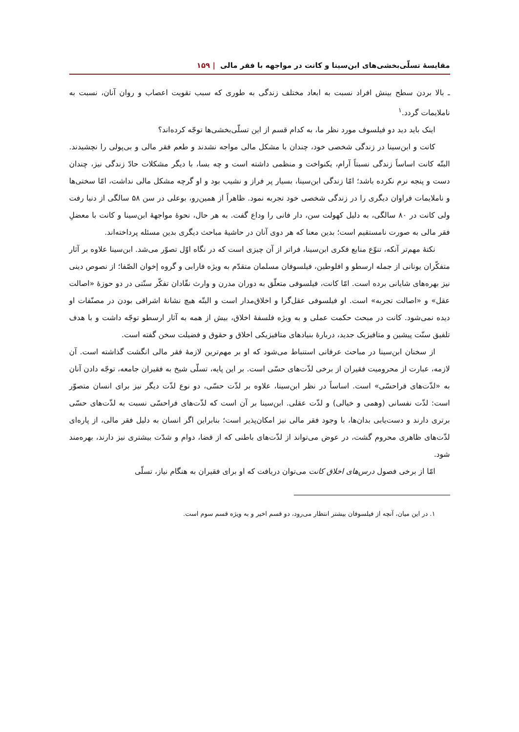مقایسهٔ تسلّی‌بخشی‌های ابن‌سینا و کانت در مواجهه با فقر مالی | ۱۵۹
ـ بالا بردن سطح بینش افراد نسبت به ابعاد مختلف زندگی به طوری که سبب تقویت اعصاب و روان آنان، نسبت به ناملایمات گردد.<sup>۱</sup>
اینک باید دید دو فیلسوف مورد نظر ما، به کدام قسم از این تسلّی‌بخشی‌ها توجّه کرده‌اند؟
کانت و ابن‌سینا در زندگی شخصی خود، چندان با مشکل مالی مواجه نشدند و طعم فقر مالی و بی‌پولی را نچشیدند. البتّه کانت اساساً زندگی نسبتاً آرام، یکنواخت و منظمی داشته است و چه بسا، با دیگر مشکلات حادّ زندگی نیز، چندان دست و پنجه نرم نکرده باشد؛ امّا زندگی ابن‌سینا، بسیار پر فراز و نشیب بود و او گرچه مشکل مالی نداشت، امّا سختی‌ها و ناملایمات فراوان دیگری را در زندگی شخصی خود تجربه نمود. ظاهراً از همین‌رو، بوعلی در سن ۵۸ سالگی از دنیا رفت ولی کانت در ۸۰ سالگی، به دلیل کهولت سن، دار فانی را وداع گفت. به هر حال، نحوهٔ مواجههٔ ابن‌سینا و کانت با معضلِ فقر مالی به صورت نامستقیم است؛ بدین معنا که هر دوی آنان در حاشیهٔ مباحث دیگری بدین مسئله پرداخته‌اند.
نکتهٔ مهم‌تر آنکه، تنوّع منابع فکری ابن‌سینا، فراتر از آن چیزی است که در نگاه اوّل تصوّر می‌شد. ابن‌سینا علاوه بر آثار متفکّران یونانی از جمله ارسطو و افلوطین، فیلسوفان مسلمان متقدّم به ویژه فارابی و گروه إخوان الصّفا؛ از نصوص دینی نیز بهره‌های شایانی برده است. امّا کانت، فیلسوفی متعلّق به دوران مدرن و وارث نقّادان تفکّر سنّتی در دو حوزهٔ «اصالت عقل» و «اصالت تجربه» است. او فیلسوفی عقل‌گرا و اخلاق‌مدار است و البتّه هیچ نشانهٔ اشراقی بودن در مصنّفات او دیده نمی‌شود. کانت در مبحث حکمت عملی و به ویژه فلسفهٔ اخلاق، بیش از همه به آثار ارسطو توجّه داشت و با هدف تلفیق سنّت پیشین و متافیزیک جدید، دربارهٔ بنیادهای متافیزیکی اخلاق و حقوق و فضیلت سخن گفته است.
از سخنان ابن‌سینا در مباحث عرفانی استنباط می‌شود که او بر مهم‌ترین لازمهٔ فقر مالی انگشت گذاشته است. آن لازمه، عبارت از محرومیت فقیران از برخی لذّت‌های حسّی است. بر این پایه، تسلّی شیخ به فقیران جامعه، توجّه دادن آنان به «لذّت‌های فراحسّی» است. اساساً در نظر ابن‌سینا، علاوه بر لذّت حسّی، دو نوع لذّت دیگر نیز برای انسان متصوّر است: لذّت نفسانی (وهمی و خیالی) و لذّت عقلی. ابن‌سینا بر آن است که لذّت‌های فراحسّی نسبت به لذّت‌های حسّی برتری دارند و دست‌یابی بدان‌ها، با وجود فقر مالی نیز امکان‌پذیر است؛ بنابراین اگر انسان به دلیل فقر مالی، از پاره‌ای لذّت‌های ظاهری محروم گشت، در عوض می‌تواند از لذّت‌های باطنی که از قضا، دوام و شدّت بیشتری نیز دارند، بهره‌مند شود.
امّا از برخی فصول درس‌های اخلاق کانت می‌توان دریافت که او برای فقیران به هنگام نیاز، تسلّی
۱. در این میان، آنچه از فیلسوفان بیشتر انتظار می‌رود، دو قسم اخیر و به ویژه قسم سوم است.